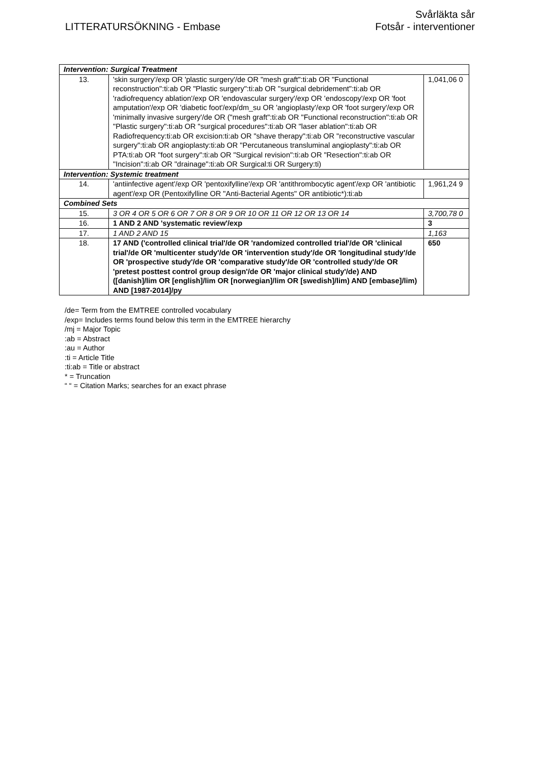LITTERATURSÖKNING - Embase
Svårläkta sår
Fotsår - interventioner
| Intervention: Surgical Treatment | | |
| 13. | 'skin surgery'/exp OR 'plastic surgery'/de OR "mesh graft":ti:ab OR "Functional reconstruction":ti:ab OR "Plastic surgery":ti:ab OR "surgical debridement":ti:ab OR 'radiofrequency ablation'/exp OR 'endovascular surgery'/exp OR 'endoscopy'/exp OR 'foot amputation'/exp OR 'diabetic foot'/exp/dm_su OR 'angioplasty'/exp OR 'foot surgery'/exp OR 'minimally invasive surgery'/de OR ("mesh graft":ti:ab OR "Functional reconstruction":ti:ab OR "Plastic surgery":ti:ab OR "surgical procedures":ti:ab OR "laser ablation":ti:ab OR Radiofrequency:ti:ab OR excision:ti:ab OR "shave therapy":ti:ab OR "reconstructive vascular surgery":ti:ab OR angioplasty:ti:ab OR "Percutaneous transluminal angioplasty":ti:ab OR PTA:ti:ab OR "foot surgery":ti:ab OR "Surgical revision":ti:ab OR "Resection":ti:ab OR "Incision":ti:ab OR "drainage":ti:ab OR Surgical:ti OR Surgery:ti) | 1,041,06 0 |
| Intervention: Systemic treatment | | |
| 14. | 'antiinfective agent'/exp OR 'pentoxifylline'/exp OR 'antithrombocytic agent'/exp OR 'antibiotic agent'/exp OR (Pentoxifylline OR "Anti-Bacterial Agents" OR antibiotic*):ti:ab | 1,961,24 9 |
| Combined Sets | | |
| 15. | 3 OR 4 OR 5 OR 6 OR 7 OR 8 OR 9 OR 10 OR 11 OR 12 OR 13 OR 14 | 3,700,78 0 |
| 16. | 1 AND 2 AND 'systematic review'/exp | 3 |
| 17. | 1 AND 2 AND 15 | 1,163 |
| 18. | 17 AND ('controlled clinical trial'/de OR 'randomized controlled trial'/de OR 'clinical trial'/de OR 'multicenter study'/de OR 'intervention study'/de OR 'longitudinal study'/de OR 'prospective study'/de OR 'comparative study'/de OR 'controlled study'/de OR 'pretest posttest control group design'/de OR 'major clinical study'/de) AND ([danish]/lim OR [english]/lim OR [norwegian]/lim OR [swedish]/lim) AND [embase]/lim) AND [1987-2014]/py | 650 |
/de= Term from the EMTREE controlled vocabulary
/exp= Includes terms found below this term in the EMTREE hierarchy
/mj = Major Topic
:ab = Abstract
:au = Author
:ti = Article Title
:ti:ab = Title or abstract
* = Truncation
“ “ = Citation Marks; searches for an exact phrase